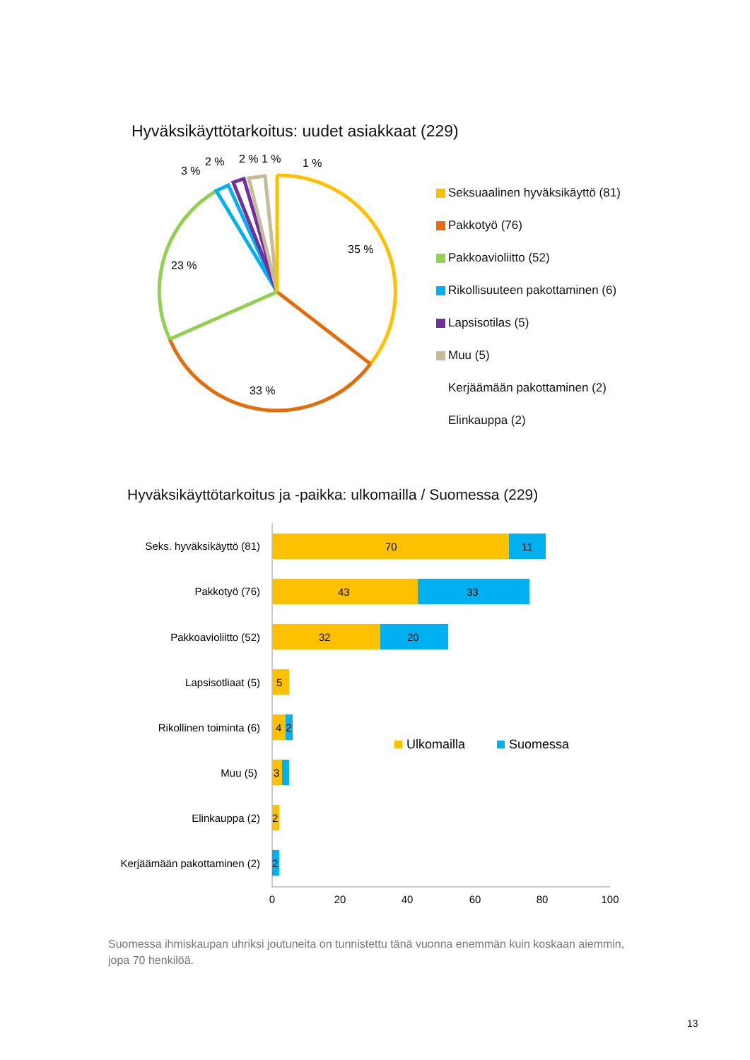Hyväksikäyttötarkoitus: uudet asiakkaat (229)
35 %
33 %
23 %
3 %
2 %
2 %
1 %
1 %
Seksuaalinen hyväksikäyttö (81)
Pakkotyö (76)
Pakkoavioliitto (52)
Rikollisuuteen pakottaminen (6)
Lapsisotilas (5)
Muu (5)
Kerjäämään pakottaminen (2)
Elinkauppa (2)
Hyväksikäyttötarkoitus ja -paikka: ulkomailla / Suomessa (229)
Seks. hyväksikäyttö (81)
Pakkotyö (76)
Pakkoavioliitto (52)
Lapsisotliaat (5)
Rikollinen toiminta (6)
Muu (5)
Elinkauppa (2)
Kerjäämään pakottaminen (2)
70
11
43
33
32
20
5
4
2
3
2
2
Ulkomailla
Suomessa
0
20
40
60
80
100
Suomessa ihmiskaupan uhriksi joutuneita on tunnistettu tänä vuonna enemmän kuin koskaan aiemmin, jopa 70 henkilöä.
13